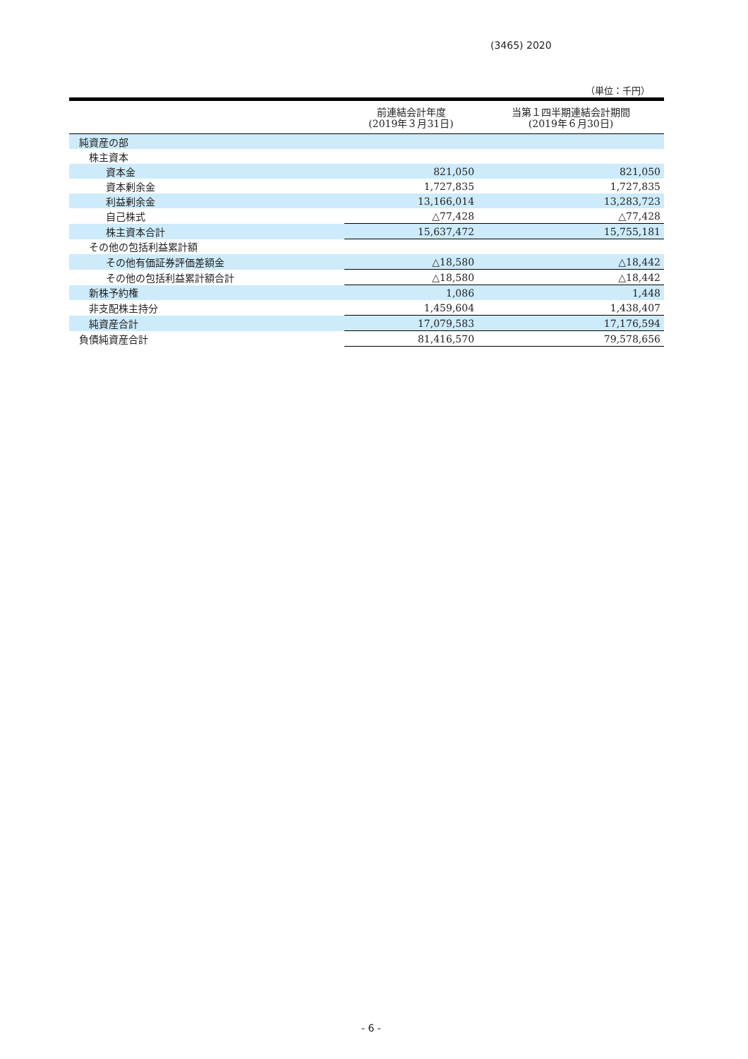(3465) 2020
（単位：千円）
| | 前連結会計年度 (2019年３月31日) | 当第１四半期連結会計期間 (2019年６月30日) |
| --- | --- | --- |
| 純資産の部 | | |
| 株主資本 | | |
| 資本金 | 821,050 | 821,050 |
| 資本剰余金 | 1,727,835 | 1,727,835 |
| 利益剰余金 | 13,166,014 | 13,283,723 |
| 自己株式 | △77,428 | △77,428 |
| 株主資本合計 | 15,637,472 | 15,755,181 |
| その他の包括利益累計額 | | |
| その他有価証券評価差額金 | △18,580 | △18,442 |
| その他の包括利益累計額合計 | △18,580 | △18,442 |
| 新株予約権 | 1,086 | 1,448 |
| 非支配株主持分 | 1,459,604 | 1,438,407 |
| 純資産合計 | 17,079,583 | 17,176,594 |
| 負債純資産合計 | 81,416,570 | 79,578,656 |
- 6 -